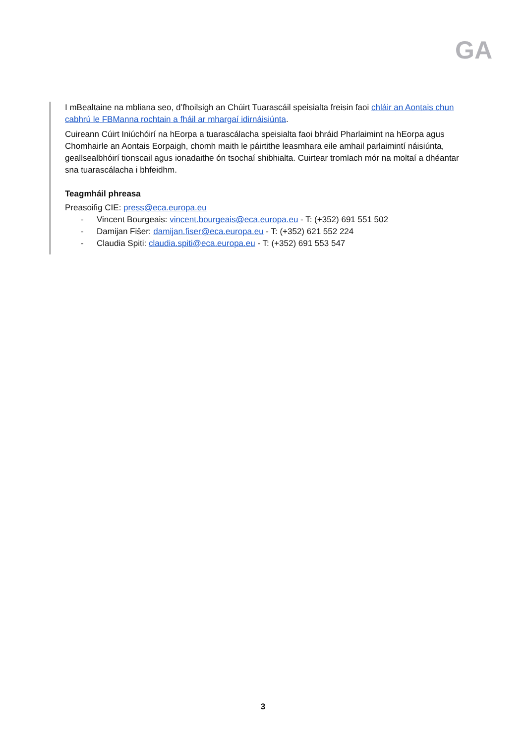GA
I mBealtaine na mbliana seo, d’fhoilsigh an Chúirt Tuarascáil speisialta freisin faoi chláir an Aontais chun cabhrú le FBManna rochtain a fháil ar mhargaí idirnáisiúnta.
Cuireann Cúirt Iniúchóirí na hEorpa a tuarascálacha speisialta faoi bhráid Pharlaimint na hEorpa agus Chomhairle an Aontais Eorpaigh, chomh maith le páirtithe leasmhara eile amhail parlaimintí náisiúnta, geallsealbhóirí tionscail agus ionadaithe ón tsochaí shibhialta. Cuirtear tromlach mór na moltaí a dhéantar sna tuarascálacha i bhfeidhm.
Teagmháil phreasa
Preasoifig CIE: press@eca.europa.eu
- Vincent Bourgeais: vincent.bourgeais@eca.europa.eu - T: (+352) 691 551 502
- Damijan Fišer: damijan.fiser@eca.europa.eu - T: (+352) 621 552 224
- Claudia Spiti: claudia.spiti@eca.europa.eu - T: (+352) 691 553 547
3